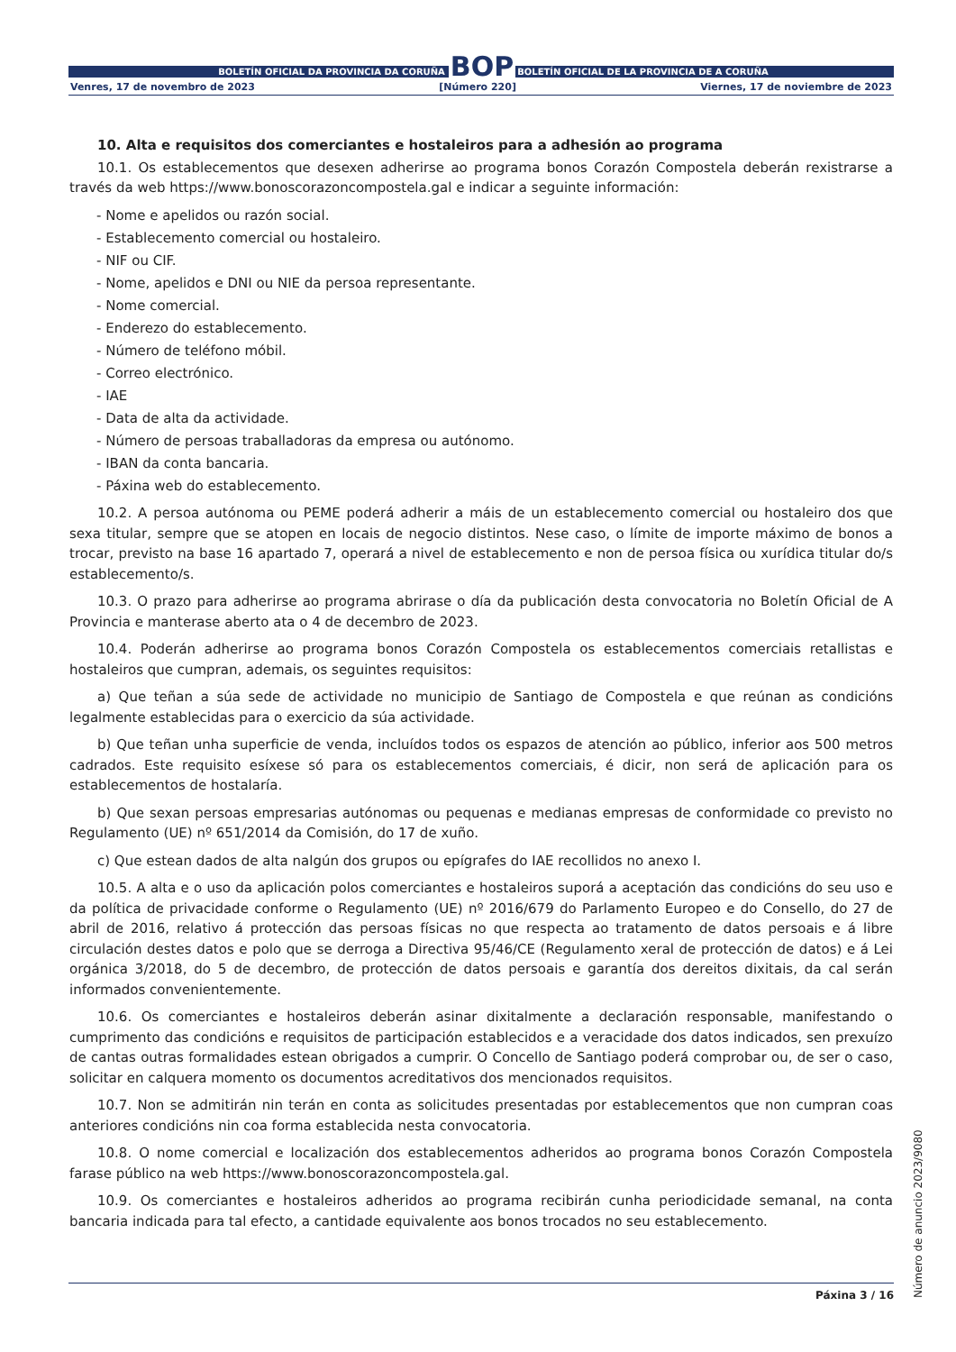BOLETÍN OFICIAL DA PROVINCIA DA CORUÑA BOP BOLETÍN OFICIAL DE LA PROVINCIA DE A CORUÑA
Venres, 17 de novembro de 2023 [Número 220] Viernes, 17 de noviembre de 2023
10. Alta e requisitos dos comerciantes e hostaleiros para a adhesión ao programa
10.1. Os establecementos que desexen adherirse ao programa bonos Corazón Compostela deberán rexistrarse a través da web https://www.bonoscorazoncompostela.gal e indicar a seguinte información:
- Nome e apelidos ou razón social.
- Establecemento comercial ou hostaleiro.
- NIF ou CIF.
- Nome, apelidos e DNI ou NIE da persoa representante.
- Nome comercial.
- Enderezo do establecemento.
- Número de teléfono móbil.
- Correo electrónico.
- IAE
- Data de alta da actividade.
- Número de persoas traballadoras da empresa ou autónomo.
- IBAN da conta bancaria.
- Páxina web do establecemento.
10.2. A persoa autónoma ou PEME poderá adherir a máis de un establecemento comercial ou hostaleiro dos que sexa titular, sempre que se atopen en locais de negocio distintos. Nese caso, o límite de importe máximo de bonos a trocar, previsto na base 16 apartado 7, operará a nivel de establecemento e non de persoa física ou xurídica titular do/s establecemento/s.
10.3. O prazo para adherirse ao programa abrirase o día da publicación desta convocatoria no Boletín Oficial de A Provincia e manterase aberto ata o 4 de decembro de 2023.
10.4. Poderán adherirse ao programa bonos Corazón Compostela os establecementos comerciais retallistas e hostaleiros que cumpran, ademais, os seguintes requisitos:
a) Que teñan a súa sede de actividade no municipio de Santiago de Compostela e que reúnan as condicións legalmente establecidas para o exercicio da súa actividade.
b) Que teñan unha superficie de venda, incluídos todos os espazos de atención ao público, inferior aos 500 metros cadrados. Este requisito esíxese só para os establecementos comerciais, é dicir, non será de aplicación para os establecementos de hostalaría.
b) Que sexan persoas empresarias autónomas ou pequenas e medianas empresas de conformidade co previsto no Regulamento (UE) nº 651/2014 da Comisión, do 17 de xuño.
c) Que estean dados de alta nalgún dos grupos ou epígrafes do IAE recollidos no anexo I.
10.5. A alta e o uso da aplicación polos comerciantes e hostaleiros suporá a aceptación das condicións do seu uso e da política de privacidade conforme o Regulamento (UE) nº 2016/679 do Parlamento Europeo e do Consello, do 27 de abril de 2016, relativo á protección das persoas físicas no que respecta ao tratamento de datos persoais e á libre circulación destes datos e polo que se derroga a Directiva 95/46/CE (Regulamento xeral de protección de datos) e á Lei orgánica 3/2018, do 5 de decembro, de protección de datos persoais e garantía dos dereitos dixitais, da cal serán informados convenientemente.
10.6. Os comerciantes e hostaleiros deberán asinar dixitalmente a declaración responsable, manifestando o cumprimento das condicións e requisitos de participación establecidos e a veracidade dos datos indicados, sen prexuízo de cantas outras formalidades estean obrigados a cumprir. O Concello de Santiago poderá comprobar ou, de ser o caso, solicitar en calquera momento os documentos acreditativos dos mencionados requisitos.
10.7. Non se admitirán nin terán en conta as solicitudes presentadas por establecementos que non cumpran coas anteriores condicións nin coa forma establecida nesta convocatoria.
10.8. O nome comercial e localización dos establecementos adheridos ao programa bonos Corazón Compostela farase público na web https://www.bonoscorazoncompostela.gal.
10.9. Os comerciantes e hostaleiros adheridos ao programa recibirán cunha periodicidade semanal, na conta bancaria indicada para tal efecto, a cantidade equivalente aos bonos trocados no seu establecemento.
Número de anuncio 2023/9080
Páxina 3 / 16